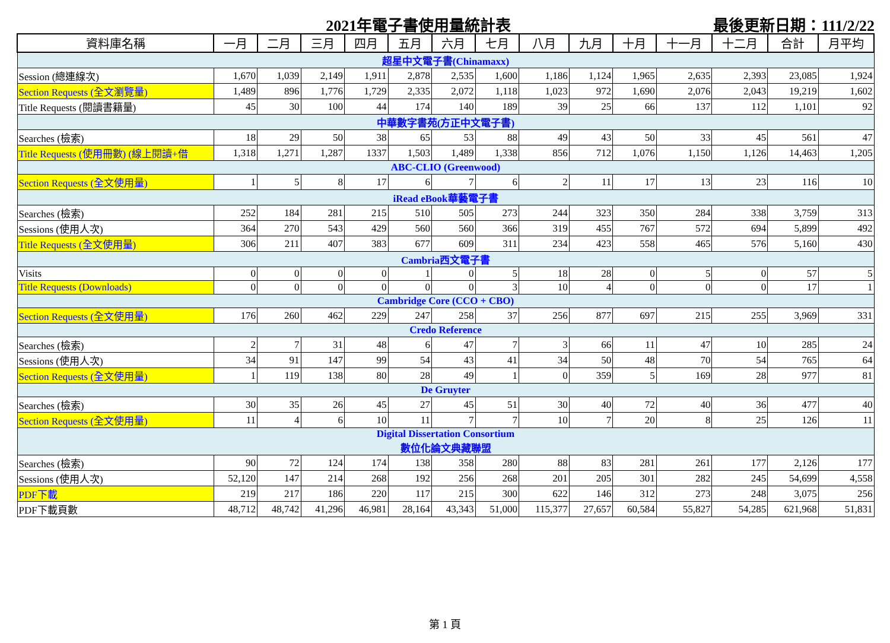2021年電子書使用量統計表 最後更新日期：111/2/22
| 資料庫名稱 | 一月 | 二月 | 三月 | 四月 | 五月 | 六月 | 七月 | 八月 | 九月 | 十月 | 十一月 | 十二月 | 合計 | 月平均 |
| --- | --- | --- | --- | --- | --- | --- | --- | --- | --- | --- | --- | --- | --- | --- |
| 超星中文電子書(Chinamaxx) | | | | | | | | | | | | | | |
| Session (總連線次) | 1,670 | 1,039 | 2,149 | 1,911 | 2,878 | 2,535 | 1,600 | 1,186 | 1,124 | 1,965 | 2,635 | 2,393 | 23,085 | 1,924 |
| Section Requests (全文瀏覽量) | 1,489 | 896 | 1,776 | 1,729 | 2,335 | 2,072 | 1,118 | 1,023 | 972 | 1,690 | 2,076 | 2,043 | 19,219 | 1,602 |
| Title Requests (閱讀書籍量) | 45 | 30 | 100 | 44 | 174 | 140 | 189 | 39 | 25 | 66 | 137 | 112 | 1,101 | 92 |
| 中華數字書苑(方正中文電子書) | | | | | | | | | | | | | | |
| Searches (檢索) | 18 | 29 | 50 | 38 | 65 | 53 | 88 | 49 | 43 | 50 | 33 | 45 | 561 | 47 |
| Title Requests (使用冊數) (線上閱讀+借 | 1,318 | 1,271 | 1,287 | 1337 | 1,503 | 1,489 | 1,338 | 856 | 712 | 1,076 | 1,150 | 1,126 | 14,463 | 1,205 |
| ABC-CLIO (Greenwood) | | | | | | | | | | | | | | |
| Section Requests (全文使用量) | 1 | 5 | 8 | 17 | 6 | 7 | 6 | 2 | 11 | 17 | 13 | 23 | 116 | 10 |
| iRead eBook華藝電子書 | | | | | | | | | | | | | | |
| Searches (檢索) | 252 | 184 | 281 | 215 | 510 | 505 | 273 | 244 | 323 | 350 | 284 | 338 | 3,759 | 313 |
| Sessions (使用人次) | 364 | 270 | 543 | 429 | 560 | 560 | 366 | 319 | 455 | 767 | 572 | 694 | 5,899 | 492 |
| Title Requests (全文使用量) | 306 | 211 | 407 | 383 | 677 | 609 | 311 | 234 | 423 | 558 | 465 | 576 | 5,160 | 430 |
| Cambria西文電子書 | | | | | | | | | | | | | | |
| Visits | 0 | 0 | 0 | 0 | 1 | 0 | 5 | 18 | 28 | 0 | 5 | 0 | 57 | 5 |
| Title Requests (Downloads) | 0 | 0 | 0 | 0 | 0 | 0 | 3 | 10 | 4 | 0 | 0 | 0 | 17 | 1 |
| Cambridge Core (CCO + CBO) | | | | | | | | | | | | | | |
| Section Requests (全文使用量) | 176 | 260 | 462 | 229 | 247 | 258 | 37 | 256 | 877 | 697 | 215 | 255 | 3,969 | 331 |
| Credo Reference | | | | | | | | | | | | | | |
| Searches (檢索) | 2 | 7 | 31 | 48 | 6 | 47 | 7 | 3 | 66 | 11 | 47 | 10 | 285 | 24 |
| Sessions (使用人次) | 34 | 91 | 147 | 99 | 54 | 43 | 41 | 34 | 50 | 48 | 70 | 54 | 765 | 64 |
| Section Requests (全文使用量) | 1 | 119 | 138 | 80 | 28 | 49 | 1 | 0 | 359 | 5 | 169 | 28 | 977 | 81 |
| De Gruyter | | | | | | | | | | | | | | |
| Searches (檢索) | 30 | 35 | 26 | 45 | 27 | 45 | 51 | 30 | 40 | 72 | 40 | 36 | 477 | 40 |
| Section Requests (全文使用量) | 11 | 4 | 6 | 10 | 11 | 7 | 7 | 10 | 7 | 20 | 8 | 25 | 126 | 11 |
| Digital Dissertation Consortium 數位化論文典藏聯盟 | | | | | | | | | | | | | | |
| Searches (檢索) | 90 | 72 | 124 | 174 | 138 | 358 | 280 | 88 | 83 | 281 | 261 | 177 | 2,126 | 177 |
| Sessions (使用人次) | 52,120 | 147 | 214 | 268 | 192 | 256 | 268 | 201 | 205 | 301 | 282 | 245 | 54,699 | 4,558 |
| PDF下載 | 219 | 217 | 186 | 220 | 117 | 215 | 300 | 622 | 146 | 312 | 273 | 248 | 3,075 | 256 |
| PDF下載頁數 | 48,712 | 48,742 | 41,296 | 46,981 | 28,164 | 43,343 | 51,000 | 115,377 | 27,657 | 60,584 | 55,827 | 54,285 | 621,968 | 51,831 |
第 1 頁